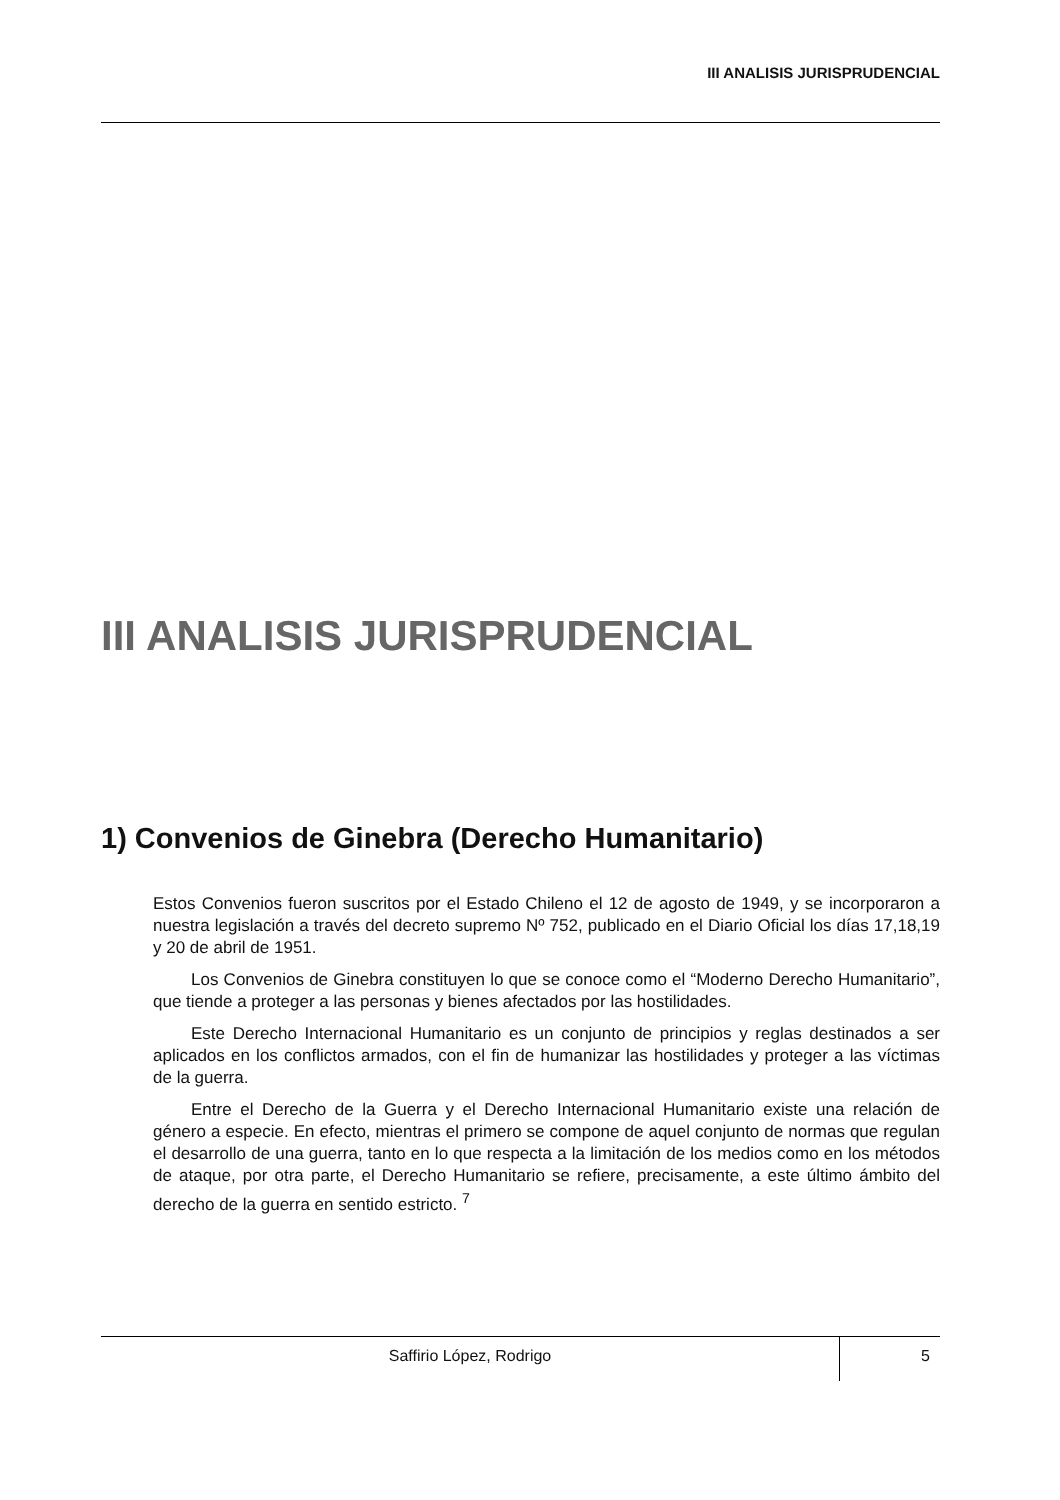III ANALISIS JURISPRUDENCIAL
III ANALISIS JURISPRUDENCIAL
1) Convenios de Ginebra (Derecho Humanitario)
Estos Convenios fueron suscritos por el Estado Chileno el 12 de agosto de 1949, y se incorporaron a nuestra legislación a través del decreto supremo Nº 752, publicado en el Diario Oficial los días 17,18,19 y 20 de abril de 1951.
Los Convenios de Ginebra constituyen lo que se conoce como el “Moderno Derecho Humanitario”, que tiende a proteger a las personas y bienes afectados por las hostilidades.
Este Derecho Internacional Humanitario es un conjunto de principios y reglas destinados a ser aplicados en los conflictos armados, con el fin de humanizar las hostilidades y proteger a las víctimas de la guerra.
Entre el Derecho de la Guerra y el Derecho Internacional Humanitario existe una relación de género a especie. En efecto, mientras el primero se compone de aquel conjunto de normas que regulan el desarrollo de una guerra, tanto en lo que respecta a la limitación de los medios como en los métodos de ataque, por otra parte, el Derecho Humanitario se refiere, precisamente, a este último ámbito del derecho de la guerra en sentido estricto. <sup>7</sup>
Saffirio López, Rodrigo
5